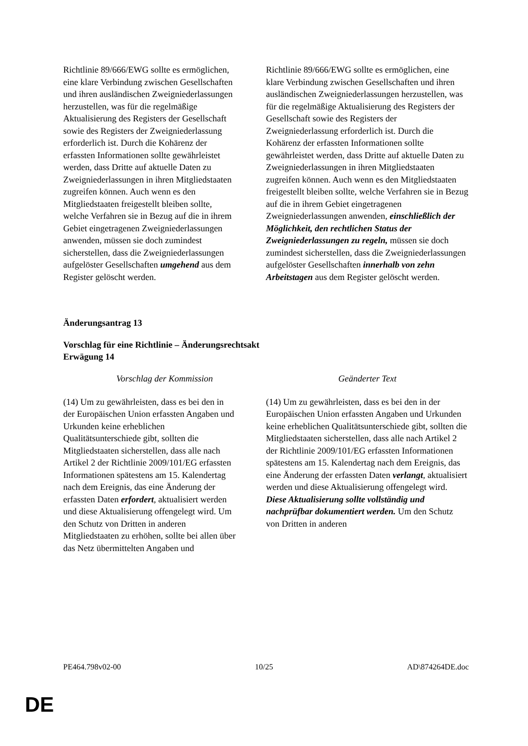| Richtlinie 89/666/EWG sollte es ermöglichen, eine klare Verbindung zwischen Gesellschaften und ihren ausländischen Zweigniederlassungen herzustellen, was für die regelmäßige Aktualisierung des Registers der Gesellschaft sowie des Registers der Zweigniederlassung erforderlich ist. Durch die Kohärenz der erfassten Informationen sollte gewährleistet werden, dass Dritte auf aktuelle Daten zu Zweigniederlassungen in ihren Mitgliedstaaten zugreifen können. Auch wenn es den Mitgliedstaaten freigestellt bleiben sollte, welche Verfahren sie in Bezug auf die in ihrem Gebiet eingetragenen Zweigniederlassungen anwenden, müssen sie doch zumindest sicherstellen, dass die Zweigniederlassungen aufgelöster Gesellschaften umgehend aus dem Register gelöscht werden. | Richtlinie 89/666/EWG sollte es ermöglichen, eine klare Verbindung zwischen Gesellschaften und ihren ausländischen Zweigniederlassungen herzustellen, was für die regelmäßige Aktualisierung des Registers der Gesellschaft sowie des Registers der Zweigniederlassung erforderlich ist. Durch die Kohärenz der erfassten Informationen sollte gewährleistet werden, dass Dritte auf aktuelle Daten zu Zweigniederlassungen in ihren Mitgliedstaaten zugreifen können. Auch wenn es den Mitgliedstaaten freigestellt bleiben sollte, welche Verfahren sie in Bezug auf die in ihrem Gebiet eingetragenen Zweigniederlassungen anwenden, einschließlich der Möglichkeit, den rechtlichen Status der Zweigniederlassungen zu regeln, müssen sie doch zumindest sicherstellen, dass die Zweigniederlassungen aufgelöster Gesellschaften innerhalb von zehn Arbeitstagen aus dem Register gelöscht werden. |
Änderungsantrag 13
Vorschlag für eine Richtlinie – Änderungsrechtsakt
Erwägung 14
| Vorschlag der Kommission | Geänderter Text |
| (14) Um zu gewährleisten, dass es bei den in der Europäischen Union erfassten Angaben und Urkunden keine erheblichen Qualitätsunterschiede gibt, sollten die Mitgliedstaaten sicherstellen, dass alle nach Artikel 2 der Richtlinie 2009/101/EG erfassten Informationen spätestens am 15. Kalendertag nach dem Ereignis, das eine Änderung der erfassten Daten erfordert , aktualisiert werden und diese Aktualisierung offengelegt wird. Um den Schutz von Dritten in anderen Mitgliedstaaten zu erhöhen, sollte bei allen über das Netz übermittelten Angaben und | (14) Um zu gewährleisten, dass es bei den in der Europäischen Union erfassten Angaben und Urkunden keine erheblichen Qualitätsunterschiede gibt, sollten die Mitgliedstaaten sicherstellen, dass alle nach Artikel 2 der Richtlinie 2009/101/EG erfassten Informationen spätestens am 15. Kalendertag nach dem Ereignis, das eine Änderung der erfassten Daten verlangt , aktualisiert werden und diese Aktualisierung offengelegt wird. Diese Aktualisierung sollte vollständig und nachprüfbar dokumentiert werden. Um den Schutz von Dritten in anderen |
PE464.798v02-00 10/25 AD\874264DE.doc
DE